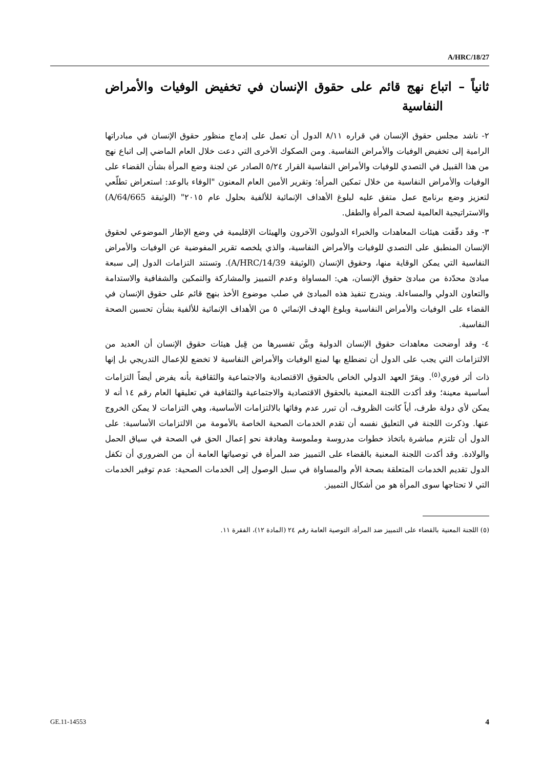A/HRC/18/27
ثانياً – اتباع نهج قائم على حقوق الإنسان في تخفيض الوفيات والأمراض النفاسية
٢- ناشد مجلس حقوق الإنسان في قراره ٨/١١ الدول أن تعمل على إدماج منظور حقوق الإنسان في مبادراتها الرامية إلى تخفيض الوفيات والأمراض النفاسية. ومن الصكوك الأخرى التي دعت خلال العام الماضي إلى اتباع نهج من هذا القبيل في التصدي للوفيات والأمراض النفاسية القرار ٥/٢٤ الصادر عن لجنة وضع المرأة بشأن القضاء على الوفيات والأمراض النفاسية من خلال تمكين المرأة؛ وتقرير الأمين العام المعنون "الوفاء بالوعد: استعراض تطلّعي لتعزيز وضع برنامج عمل متفق عليه لبلوغ الأهداف الإنمائية للألفية بحلول عام ٢٠١٥" (الوثيقة A/64/665) والاستراتيجية العالمية لصحة المرأة والطفل.
٣- وقد دقّقت هيئات المعاهدات والخبراء الدوليون الآخرون والهيئات الإقليمية في وضع الإطار الموضوعي لحقوق الإنسان المنطبق على التصدي للوفيات والأمراض النفاسية، والذي يلخصه تقرير المفوضية عن الوفيات والأمراض النفاسية التي يمكن الوقاية منها، وحقوق الإنسان (الوثيقة A/HRC/14/39). وتستند التزامات الدول إلى سبعة مبادئ محدّدة من مبادئ حقوق الإنسان، هي: المساواة وعدم التمييز والمشاركة والتمكين والشفافية والاستدامة والتعاون الدولي والمساءلة. ويندرج تنفيذ هذه المبادئ في صلب موضوع الأخذ بنهج قائم على حقوق الإنسان في القضاء على الوفيات والأمراض النفاسية وبلوغ الهدف الإنمائي ٥ من الأهداف الإنمائية للألفية بشأن تحسين الصحة النفاسية.
٤- وقد أوضحت معاهدات حقوق الإنسان الدولية وبيَّن تفسيرها من قِبل هيئات حقوق الإنسان أن العديد من الالتزامات التي يجب على الدول أن تضطلع بها لمنع الوفيات والأمراض النفاسية لا تخضع للإعمال التدريجي بل إنها ذات أثر فوري<sup>(٥)</sup>. ويقرّ العهد الدولي الخاص بالحقوق الاقتصادية والاجتماعية والثقافية بأنه يفرض أيضاً التزامات أساسية معينة؛ وقد أكدت اللجنة المعنية بالحقوق الاقتصادية والاجتماعية والثقافية في تعليقها العام رقم ١٤ أنه لا يمكن لأي دولة طرف، أياً كانت الظروف، أن تبرر عدم وفائها بالالتزامات الأساسية، وهي التزامات لا يمكن الخروج عنها. وذكرت اللجنة في التعليق نفسه أن تقدم الخدمات الصحية الخاصة بالأمومة من الالتزامات الأساسية: على الدول أن تلتزم مباشرة باتخاذ خطوات مدروسة وملموسة وهادفة نحو إعمال الحق في الصحة في سياق الحمل والولادة. وقد أكدت اللجنة المعنية بالقضاء على التمييز ضد المرأة في توصياتها العامة أن من الضروري أن تكفل الدول تقديم الخدمات المتعلقة بصحة الأم والمساواة في سبل الوصول إلى الخدمات الصحية: عدم توفير الخدمات التي لا تحتاجها سوى المرأة هو من أشكال التمييز.
(٥) اللجنة المعنية بالقضاء على التمييز ضد المرأة، التوصية العامة رقم ٢٤ (المادة ١٢)، الفقرة ١١.
GE.11-14553 4